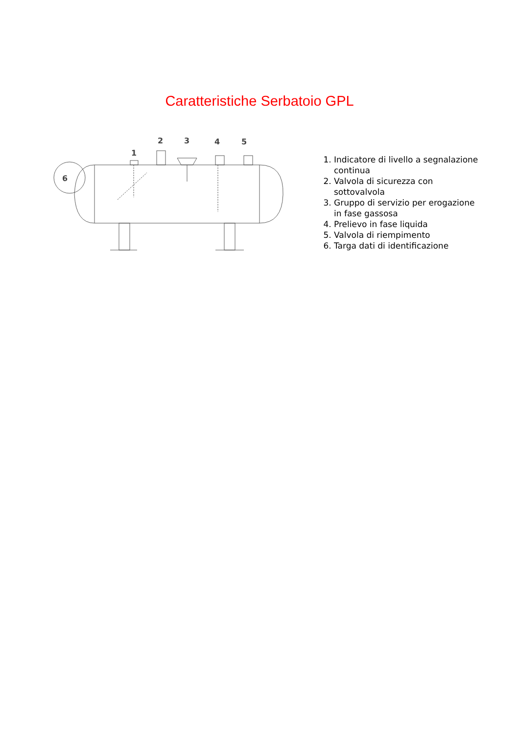Caratteristiche Serbatoio GPL
1
2
3
4
5
6
1. Indicatore di livello a segnalazione continua
2. Valvola di sicurezza con sottovalvola
3. Gruppo di servizio per erogazione in fase gassosa
4. Prelievo in fase liquida
5. Valvola di riempimento
6. Targa dati di identificazione